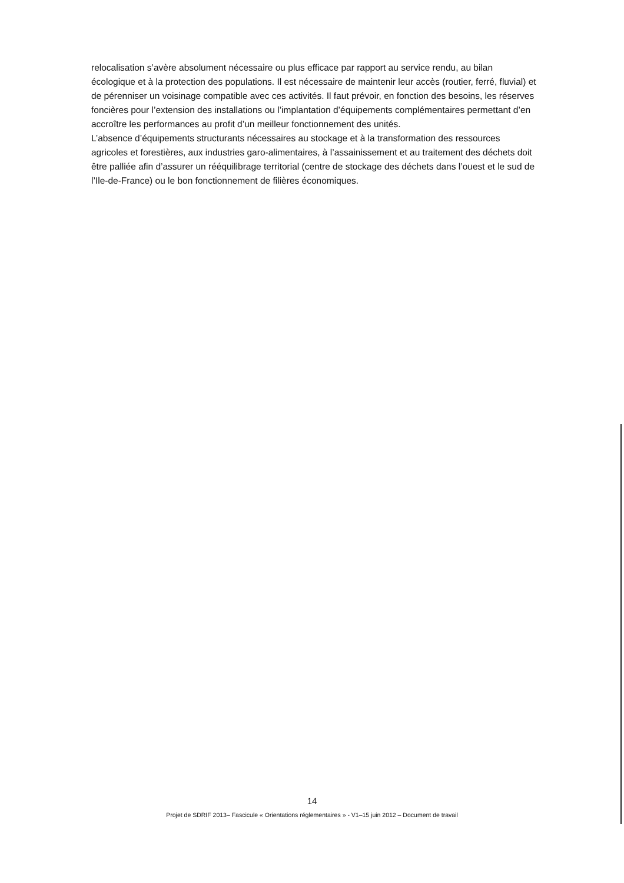relocalisation s’avère absolument nécessaire ou plus efficace par rapport au service rendu, au bilan écologique et à la protection des populations. Il est nécessaire de maintenir leur accès (routier, ferré, fluvial) et de pérenniser un voisinage compatible avec ces activités. Il faut prévoir, en fonction des besoins, les réserves foncières pour l’extension des installations ou l’implantation d’équipements complémentaires permettant d’en accroître les performances au profit d’un meilleur fonctionnement des unités.
L’absence d’équipements structurants nécessaires au stockage et à la transformation des ressources agricoles et forestières, aux industries garo-alimentaires, à l’assainissement et au traitement des déchets doit être palliée afin d’assurer un rééquilibrage territorial (centre de stockage des déchets dans l’ouest et le sud de l’Ile-de-France) ou le bon fonctionnement de filières économiques.
14
Projet de SDRIF 2013– Fascicule « Orientations réglementaires » - V1–15 juin 2012 – Document de travail